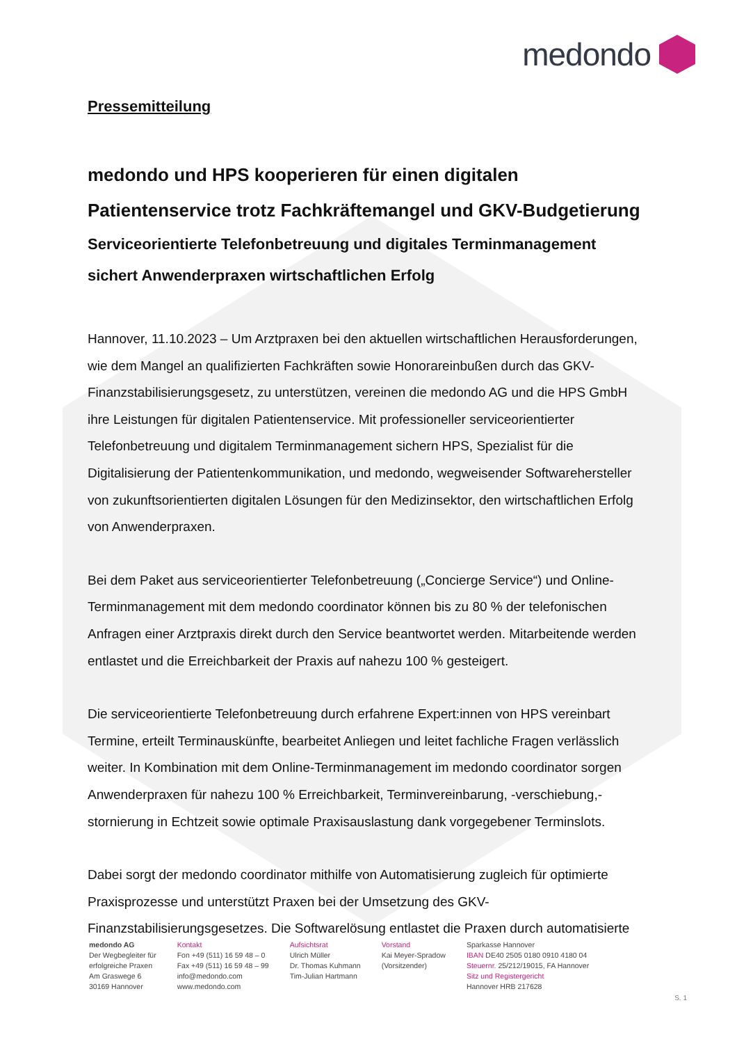medondo
Pressemitteilung
medondo und HPS kooperieren für einen digitalen Patientenservice trotz Fachkräftemangel und GKV-Budgetierung
Serviceorientierte Telefonbetreuung und digitales Terminmanagement sichert Anwenderpraxen wirtschaftlichen Erfolg
Hannover, 11.10.2023 – Um Arztpraxen bei den aktuellen wirtschaftlichen Herausforderungen, wie dem Mangel an qualifizierten Fachkräften sowie Honorareinbußen durch das GKV-Finanzstabilisierungsgesetz, zu unterstützen, vereinen die medondo AG und die HPS GmbH ihre Leistungen für digitalen Patientenservice. Mit professioneller serviceorientierter Telefonbetreuung und digitalem Terminmanagement sichern HPS, Spezialist für die Digitalisierung der Patientenkommunikation, und medondo, wegweisender Softwarehersteller von zukunftsorientierten digitalen Lösungen für den Medizinsektor, den wirtschaftlichen Erfolg von Anwenderpraxen.
Bei dem Paket aus serviceorientierter Telefonbetreuung („Concierge Service“) und Online-Terminmanagement mit dem medondo coordinator können bis zu 80 % der telefonischen Anfragen einer Arztpraxis direkt durch den Service beantwortet werden. Mitarbeitende werden entlastet und die Erreichbarkeit der Praxis auf nahezu 100 % gesteigert.
Die serviceorientierte Telefonbetreuung durch erfahrene Expert:innen von HPS vereinbart Termine, erteilt Terminauskünfte, bearbeitet Anliegen und leitet fachliche Fragen verlässlich weiter. In Kombination mit dem Online-Terminmanagement im medondo coordinator sorgen Anwenderpraxen für nahezu 100 % Erreichbarkeit, Terminvereinbarung, -verschiebung,-stornierung in Echtzeit sowie optimale Praxisauslastung dank vorgegebener Terminslots.
Dabei sorgt der medondo coordinator mithilfe von Automatisierung zugleich für optimierte Praxisprozesse und unterstützt Praxen bei der Umsetzung des GKV-Finanzstabilisierungsgesetzes. Die Softwarelösung entlastet die Praxen durch automatisierte
medondo AG
Der Wegbegleiter für
erfolgreiche Praxen
Am Graswege 6
30169 Hannover
Kontakt
Fon +49 (511) 16 59 48 – 0
Fax +49 (511) 16 59 48 – 99
info@medondo.com
www.medondo.com
Aufsichtsrat
Ulrich Müller
Dr. Thomas Kuhmann
Tim-Julian Hartmann
Vorstand
Kai Meyer-Spradow
(Vorsitzender)
Sparkasse Hannover
IBAN DE40 2505 0180 0910 4180 04
Steuernr. 25/212/19015, FA Hannover
Sitz und Registergericht
Hannover HRB 217628
S. 1